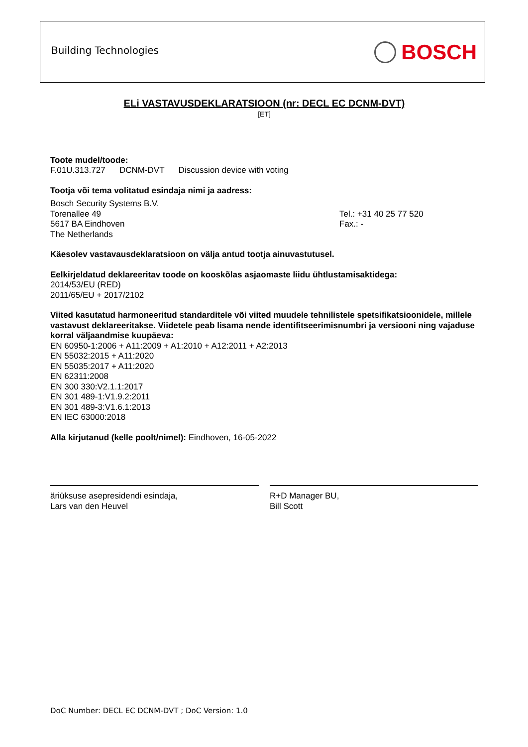Building Technologies BOSCH
ELi VASTAVUSDEKLARATSIOON (nr: DECL EC DCNM-DVT)
[ET]
Toote mudel/toode:
F.01U.313.727 DCNM-DVT Discussion device with voting
Tootja või tema volitatud esindaja nimi ja aadress:
Bosch Security Systems B.V.
Torenallee 49
5617 BA Eindhoven
The Netherlands
Tel.: +31 40 25 77 520
Fax.: -
Käesolev vastavausdeklaratsioon on välja antud tootja ainuvastutusel.
Eelkirjeldatud deklareeritav toode on kooskõlas asjaomaste liidu ühtlustamisaktidega:
2014/53/EU (RED)
2011/65/EU + 2017/2102
Viited kasutatud harmoneeritud standarditele või viited muudele tehnilistele spetsifikatsioonidele, millele vastavust deklareeritakse. Viidetele peab lisama nende identifitseerimisnumbri ja versiooni ning vajaduse korral väljaandmise kuupäeva:
EN 60950-1:2006 + A11:2009 + A1:2010 + A12:2011 + A2:2013
EN 55032:2015 + A11:2020
EN 55035:2017 + A11:2020
EN 62311:2008
EN 300 330:V2.1.1:2017
EN 301 489-1:V1.9.2:2011
EN 301 489-3:V1.6.1:2013
EN IEC 63000:2018
Alla kirjutanud (kelle poolt/nimel): Eindhoven, 16-05-2022
äriüksuse asepresidendi esindaja,
Lars van den Heuvel
R+D Manager BU,
Bill Scott
DoC Number: DECL EC DCNM-DVT ; DoC Version: 1.0